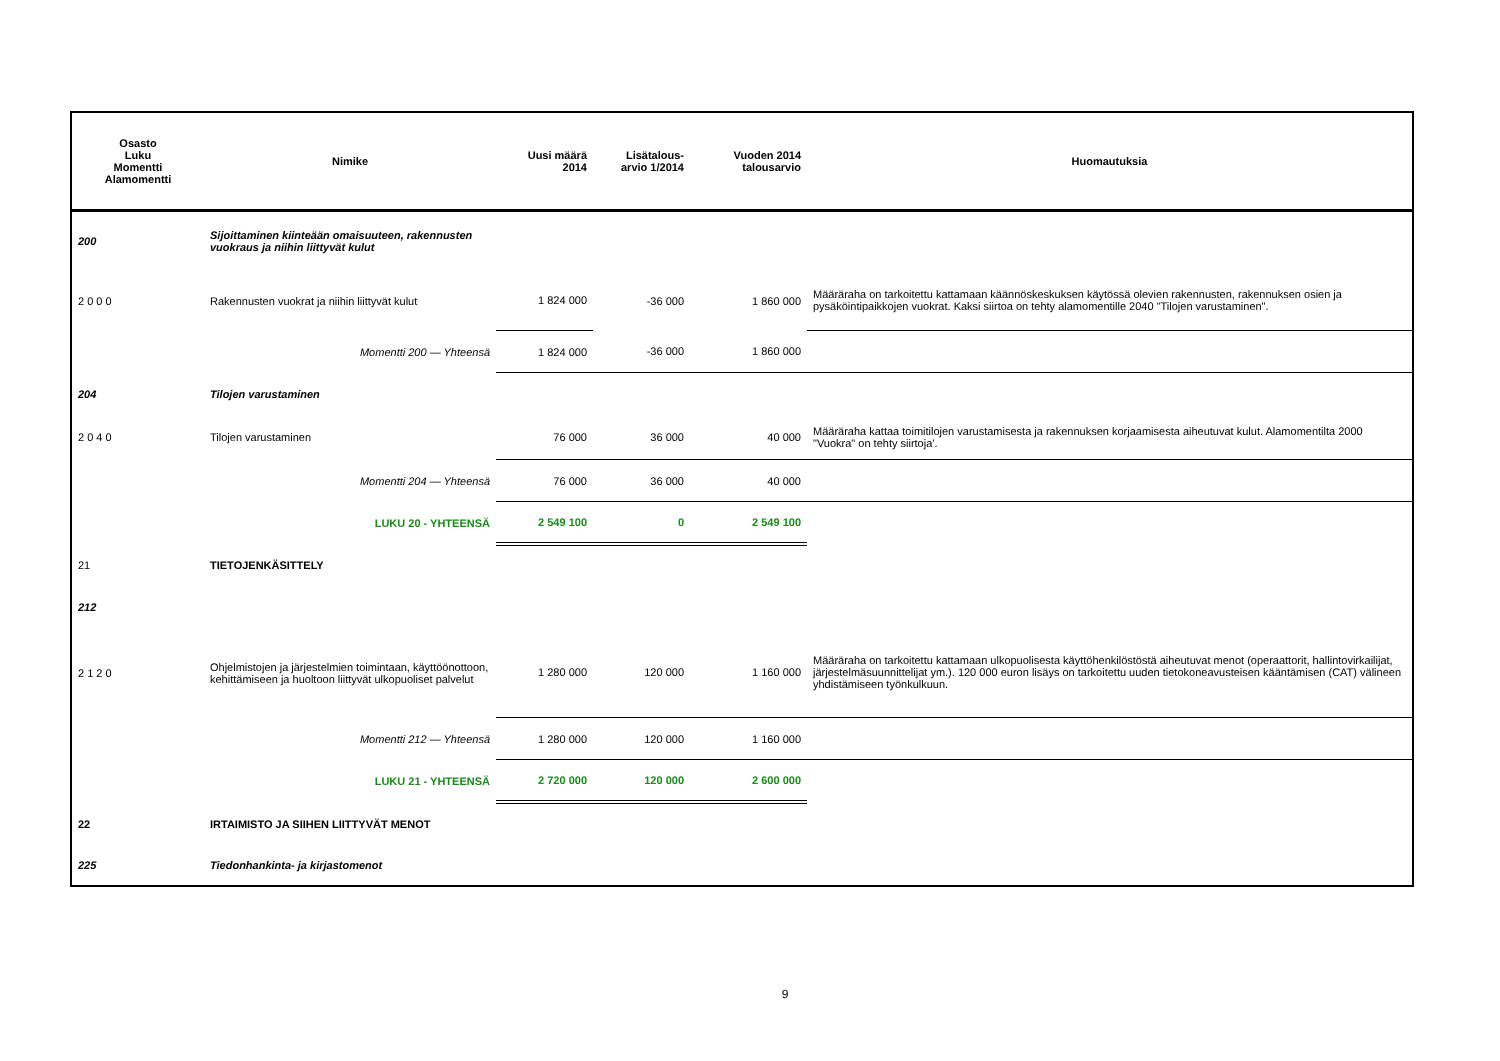| Osasto Luku Momentti Alamomentti | Nimike | Uusi määrä 2014 | Lisätalous- arvio 1/2014 | Vuoden 2014 talousarvio | Huomautuksia |
| --- | --- | --- | --- | --- | --- |
| 200 | Sijoittaminen kiinteään omaisuuteen, rakennusten vuokraus ja niihin liittyvät kulut | | | | |
| 2 0 0 0 | Rakennusten vuokrat ja niihin liittyvät kulut | 1 824 000 | -36 000 | 1 860 000 | Määräraha on tarkoitettu kattamaan käännöskeskuksen käytössä olevien rakennusten, rakennuksen osien ja pysäköintipaikkojen vuokrat. Kaksi siirtoa on tehty alamomentille 2040 "Tilojen varustaminen". |
| | Momentti 200 — Yhteensä | 1 824 000 | -36 000 | 1 860 000 | |
| 204 | Tilojen varustaminen | | | | |
| 2 0 4 0 | Tilojen varustaminen | 76 000 | 36 000 | 40 000 | Määräraha kattaa toimitilojen varustamisesta ja rakennuksen korjaamisesta aiheutuvat kulut. Alamomentilta 2000 "Vuokra" on tehty siirtoja'. |
| | Momentti 204 — Yhteensä | 76 000 | 36 000 | 40 000 | |
| | LUKU 20 - YHTEENSÄ | 2 549 100 | 0 | 2 549 100 | |
| 21 | TIETOJENKÄSITTELY | | | | |
| 212 | | | | | |
| 2 1 2 0 | Ohjelmistojen ja järjestelmien toimintaan, käyttöönottoon, kehittämiseen ja huoltoon liittyvät ulkopuoliset palvelut | 1 280 000 | 120 000 | 1 160 000 | Määräraha on tarkoitettu kattamaan ulkopuolisesta käyttöhenkilöstöstä aiheutuvat menot (operaattorit, hallintovirkailijat, järjestelmäsuunnittelijat ym.). 120 000 euron lisäys on tarkoitettu uuden tietokoneavusteisen kääntämisen (CAT) välineen yhdistämiseen työnkulkuun. |
| | Momentti 212 — Yhteensä | 1 280 000 | 120 000 | 1 160 000 | |
| | LUKU 21 - YHTEENSÄ | 2 720 000 | 120 000 | 2 600 000 | |
| 22 | IRTAIMISTO JA SIIHEN LIITTYVÄT MENOT | | | | |
| 225 | Tiedonhankinta- ja kirjastomenot | | | | |
9